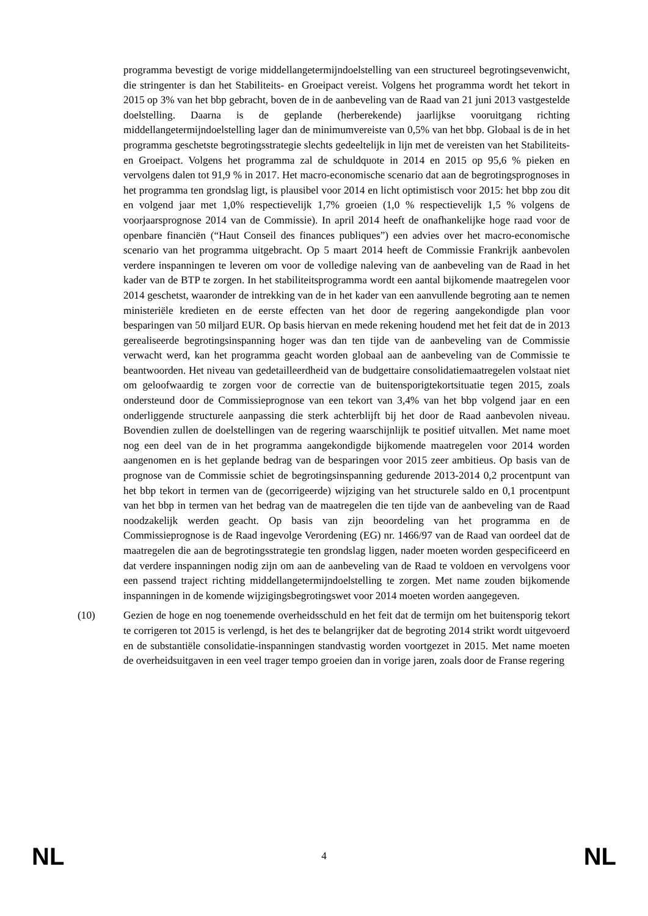programma bevestigt de vorige middellangetermijndoelstelling van een structureel begrotingsevenwicht, die stringenter is dan het Stabiliteits- en Groeipact vereist. Volgens het programma wordt het tekort in 2015 op 3% van het bbp gebracht, boven de in de aanbeveling van de Raad van 21 juni 2013 vastgestelde doelstelling. Daarna is de geplande (herberekende) jaarlijkse vooruitgang richting middellangetermijndoelstelling lager dan de minimumvereiste van 0,5% van het bbp. Globaal is de in het programma geschetste begrotingsstrategie slechts gedeeltelijk in lijn met de vereisten van het Stabiliteits- en Groeipact. Volgens het programma zal de schuldquote in 2014 en 2015 op 95,6 % pieken en vervolgens dalen tot 91,9 % in 2017. Het macro-economische scenario dat aan de begrotingsprognoses in het programma ten grondslag ligt, is plausibel voor 2014 en licht optimistisch voor 2015: het bbp zou dit en volgend jaar met 1,0% respectievelijk 1,7% groeien (1,0 % respectievelijk 1,5 % volgens de voorjaarsprognose 2014 van de Commissie). In april 2014 heeft de onafhankelijke hoge raad voor de openbare financiën (“Haut Conseil des finances publiques”) een advies over het macro-economische scenario van het programma uitgebracht. Op 5 maart 2014 heeft de Commissie Frankrijk aanbevolen verdere inspanningen te leveren om voor de volledige naleving van de aanbeveling van de Raad in het kader van de BTP te zorgen. In het stabiliteitsprogramma wordt een aantal bijkomende maatregelen voor 2014 geschetst, waaronder de intrekking van de in het kader van een aanvullende begroting aan te nemen ministeriële kredieten en de eerste effecten van het door de regering aangekondigde plan voor besparingen van 50 miljard EUR. Op basis hiervan en mede rekening houdend met het feit dat de in 2013 gerealiseerde begrotingsinspanning hoger was dan ten tijde van de aanbeveling van de Commissie verwacht werd, kan het programma geacht worden globaal aan de aanbeveling van de Commissie te beantwoorden. Het niveau van gedetailleerdheid van de budgettaire consolidatiemaatregelen volstaat niet om geloofwaardig te zorgen voor de correctie van de buitensporigtekortsituatie tegen 2015, zoals ondersteund door de Commissieprognose van een tekort van 3,4% van het bbp volgend jaar en een onderliggende structurele aanpassing die sterk achterblijft bij het door de Raad aanbevolen niveau. Bovendien zullen de doelstellingen van de regering waarschijnlijk te positief uitvallen. Met name moet nog een deel van de in het programma aangekondigde bijkomende maatregelen voor 2014 worden aangenomen en is het geplande bedrag van de besparingen voor 2015 zeer ambitieus. Op basis van de prognose van de Commissie schiet de begrotingsinspanning gedurende 2013-2014 0,2 procentpunt van het bbp tekort in termen van de (gecorrigeerde) wijziging van het structurele saldo en 0,1 procentpunt van het bbp in termen van het bedrag van de maatregelen die ten tijde van de aanbeveling van de Raad noodzakelijk werden geacht. Op basis van zijn beoordeling van het programma en de Commissieprognose is de Raad ingevolge Verordening (EG) nr. 1466/97 van de Raad van oordeel dat de maatregelen die aan de begrotingsstrategie ten grondslag liggen, nader moeten worden gespecificeerd en dat verdere inspanningen nodig zijn om aan de aanbeveling van de Raad te voldoen en vervolgens voor een passend traject richting middellangetermijndoelstelling te zorgen. Met name zouden bijkomende inspanningen in de komende wijzigingsbegrotingswet voor 2014 moeten worden aangegeven.
(10) Gezien de hoge en nog toenemende overheidsschuld en het feit dat de termijn om het buitensporig tekort te corrigeren tot 2015 is verlengd, is het des te belangrijker dat de begroting 2014 strikt wordt uitgevoerd en de substantiële consolidatie-inspanningen standvastig worden voortgezet in 2015. Met name moeten de overheidsuitgaven in een veel trager tempo groeien dan in vorige jaren, zoals door de Franse regering
NL 4 NL